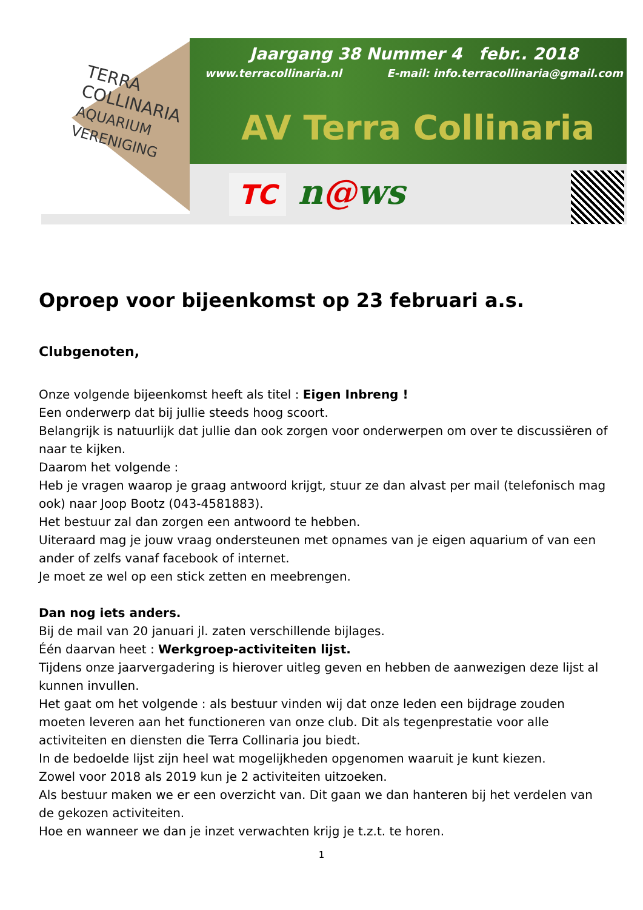TERRA
COLLINARIA
AQUARIUM VERENIGING
Jaargang 38 Nummer 4 febr.. 2018
www.terracollinaria.nl E-mail: info.terracollinaria@gmail.com
AV Terra Collinaria
TC n@ws
Oproep voor bijeenkomst op 23 februari a.s.
Clubgenoten,
Onze volgende bijeenkomst heeft als titel : Eigen Inbreng !
Een onderwerp dat bij jullie steeds hoog scoort.
Belangrijk is natuurlijk dat jullie dan ook zorgen voor onderwerpen om over te discussiëren of naar te kijken.
Daarom het volgende :
Heb je vragen waarop je graag antwoord krijgt, stuur ze dan alvast per mail (telefonisch mag ook) naar Joop Bootz (043-4581883).
Het bestuur zal dan zorgen een antwoord te hebben.
Uiteraard mag je jouw vraag ondersteunen met opnames van je eigen aquarium of van een ander of zelfs vanaf facebook of internet.
Je moet ze wel op een stick zetten en meebrengen.
Dan nog iets anders.
Bij de mail van 20 januari jl. zaten verschillende bijlages.
Één daarvan heet : Werkgroep-activiteiten lijst.
Tijdens onze jaarvergadering is hierover uitleg geven en hebben de aanwezigen deze lijst al kunnen invullen.
Het gaat om het volgende : als bestuur vinden wij dat onze leden een bijdrage zouden moeten leveren aan het functioneren van onze club. Dit als tegenprestatie voor alle activiteiten en diensten die Terra Collinaria jou biedt.
In de bedoelde lijst zijn heel wat mogelijkheden opgenomen waaruit je kunt kiezen.
Zowel voor 2018 als 2019 kun je 2 activiteiten uitzoeken.
Als bestuur maken we er een overzicht van. Dit gaan we dan hanteren bij het verdelen van de gekozen activiteiten.
Hoe en wanneer we dan je inzet verwachten krijg je t.z.t. te horen.
1